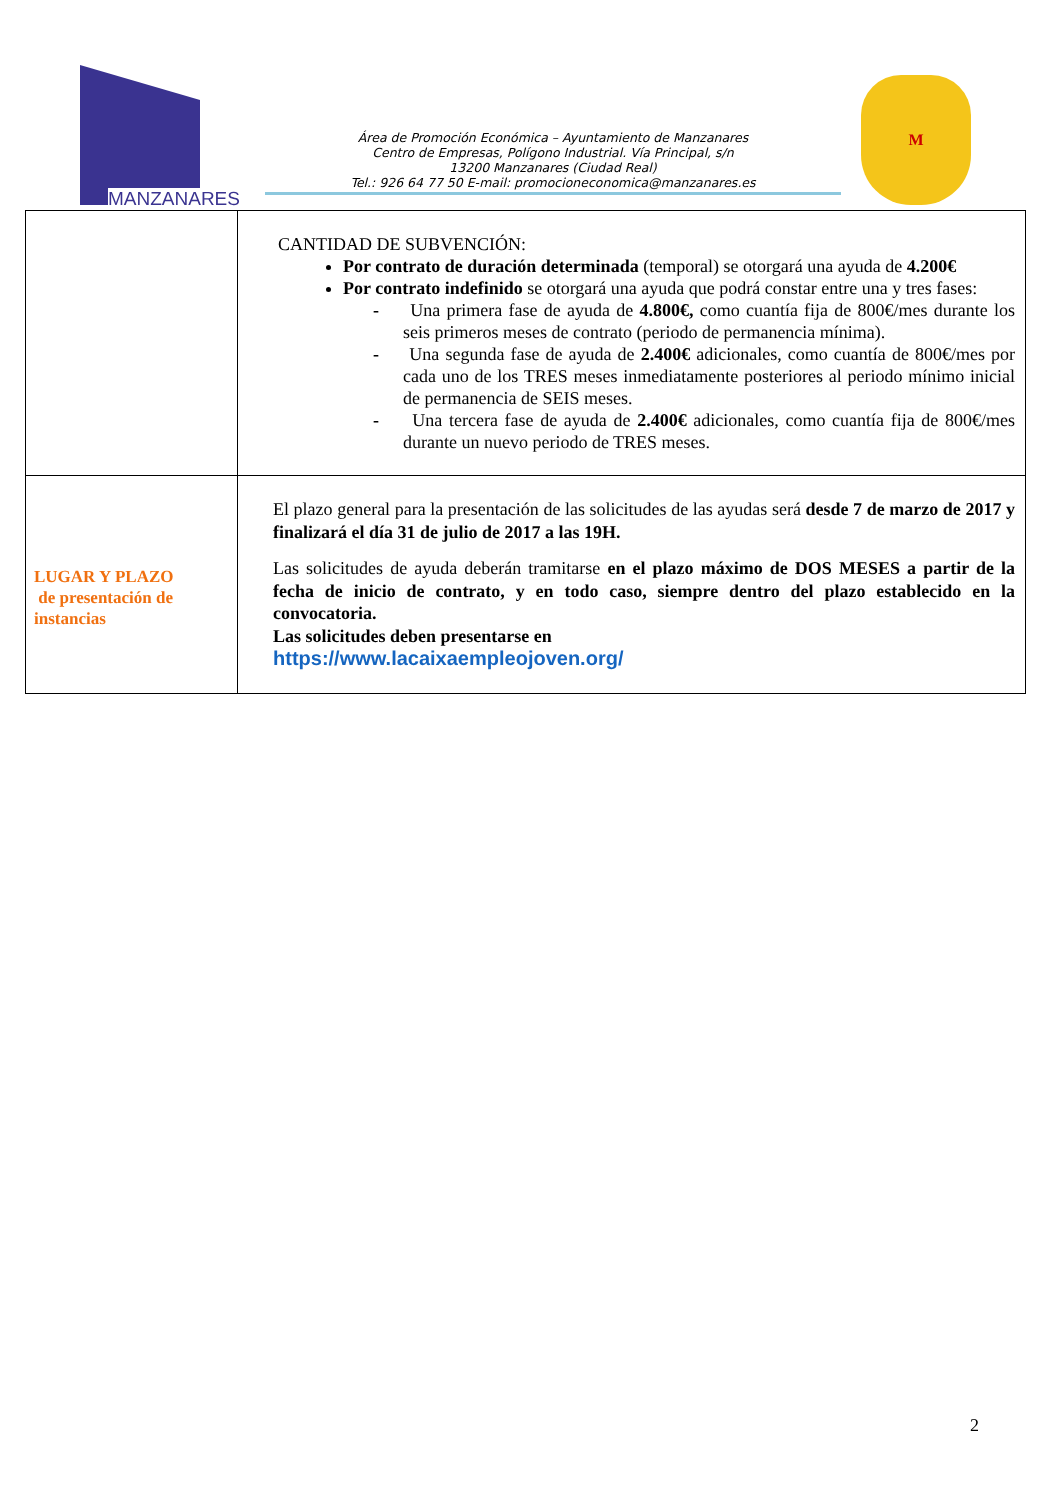MANZANARES
Área de Promoción Económica – Ayuntamiento de Manzanares
Centro de Empresas, Polígono Industrial. Vía Principal, s/n
13200 Manzanares (Ciudad Real)
Tel.: 926 64 77 50 E-mail: promocioneconomica@manzanares.es
M
| | CANTIDAD DE SUBVENCIÓN: Por contrato de duración determinada (temporal) se otorgará una ayuda de 4.200€ Por contrato indefinido se otorgará una ayuda que podrá constar entre una y tres fases: - Una primera fase de ayuda de 4.800€, como cuantía fija de 800€/mes durante los seis primeros meses de contrato (periodo de permanencia mínima). - Una segunda fase de ayuda de 2.400€ adicionales, como cuantía de 800€/mes por cada uno de los TRES meses inmediatamente posteriores al periodo mínimo inicial de permanencia de SEIS meses. - Una tercera fase de ayuda de 2.400€ adicionales, como cuantía fija de 800€/mes durante un nuevo periodo de TRES meses. |
| LUGAR Y PLAZO de presentación de instancias | El plazo general para la presentación de las solicitudes de las ayudas será desde 7 de marzo de 2017 y finalizará el día 31 de julio de 2017 a las 19H. Las solicitudes de ayuda deberán tramitarse en el plazo máximo de DOS MESES a partir de la fecha de inicio de contrato, y en todo caso, siempre dentro del plazo establecido en la convocatoria. Las solicitudes deben presentarse en https://www.lacaixaempleojoven.org/ |
2